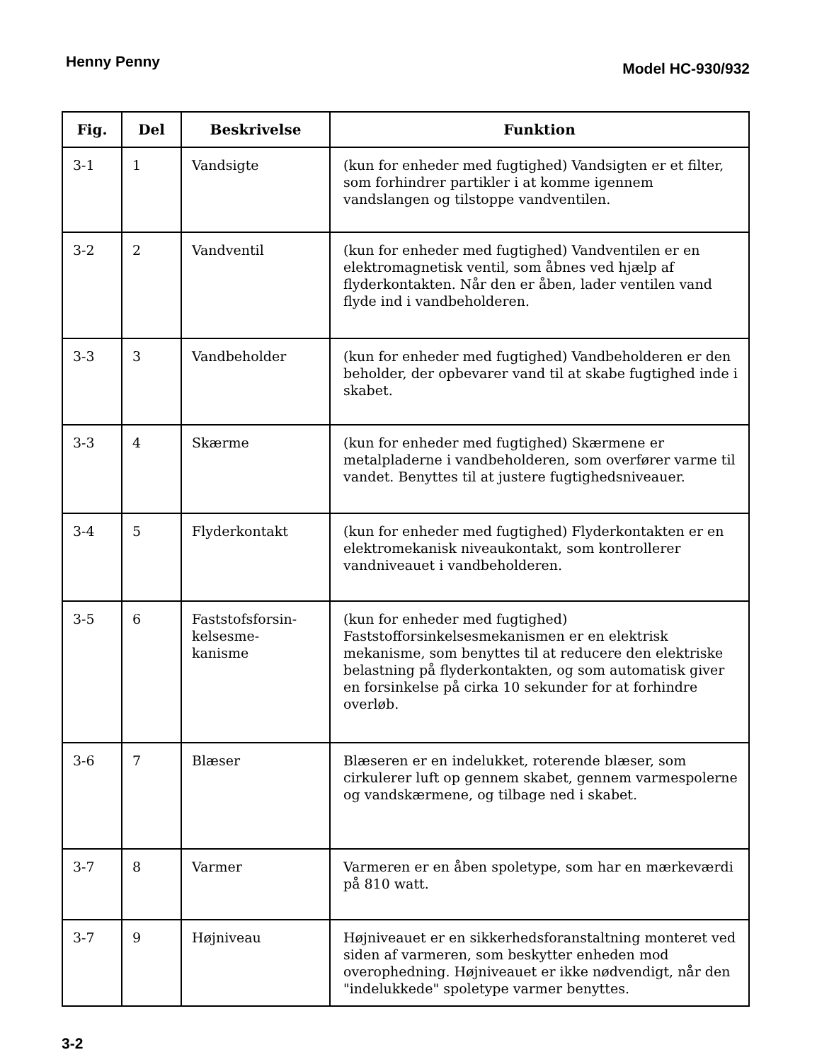Henny Penny Model HC-930/932
| Fig. | Del | Beskrivelse | Funktion |
| --- | --- | --- | --- |
| 3-1 | 1 | Vandsigte | (kun for enheder med fugtighed) Vandsigten er et filter, som forhindrer partikler i at komme igennem vandslangen og tilstoppe vandventilen. |
| 3-2 | 2 | Vandventil | (kun for enheder med fugtighed) Vandventilen er en elektromagnetisk ventil, som åbnes ved hjælp af flyderkontakten. Når den er åben, lader ventilen vand flyde ind i vandbeholderen. |
| 3-3 | 3 | Vandbeholder | (kun for enheder med fugtighed) Vandbeholderen er den beholder, der opbevarer vand til at skabe fugtighed inde i skabet. |
| 3-3 | 4 | Skærme | (kun for enheder med fugtighed) Skærmene er metalpladerne i vandbeholderen, som overfører varme til vandet. Benyttes til at justere fugtighedsniveauer. |
| 3-4 | 5 | Flyderkontakt | (kun for enheder med fugtighed) Flyderkontakten er en elektromekanisk niveaukontakt, som kontrollerer vandniveauet i vandbeholderen. |
| 3-5 | 6 | Faststofsforsin- kelsesme- kanisme | (kun for enheder med fugtighed) Faststofforsinkelsesmekanismen er en elektrisk mekanisme, som benyttes til at reducere den elektriske belastning på flyderkontakten, og som automatisk giver en forsinkelse på cirka 10 sekunder for at forhindre overløb. |
| 3-6 | 7 | Blæser | Blæseren er en indelukket, roterende blæser, som cirkulerer luft op gennem skabet, gennem varmespolerne og vandskærmene, og tilbage ned i skabet. |
| 3-7 | 8 | Varmer | Varmeren er en åben spoletype, som har en mærkeværdi på 810 watt. |
| 3-7 | 9 | Højniveau | Højniveauet er en sikkerhedsforanstaltning monteret ved siden af varmeren, som beskytter enheden mod overophedning. Højniveauet er ikke nødvendigt, når den "indelukkede" spoletype varmer benyttes. |
3-2